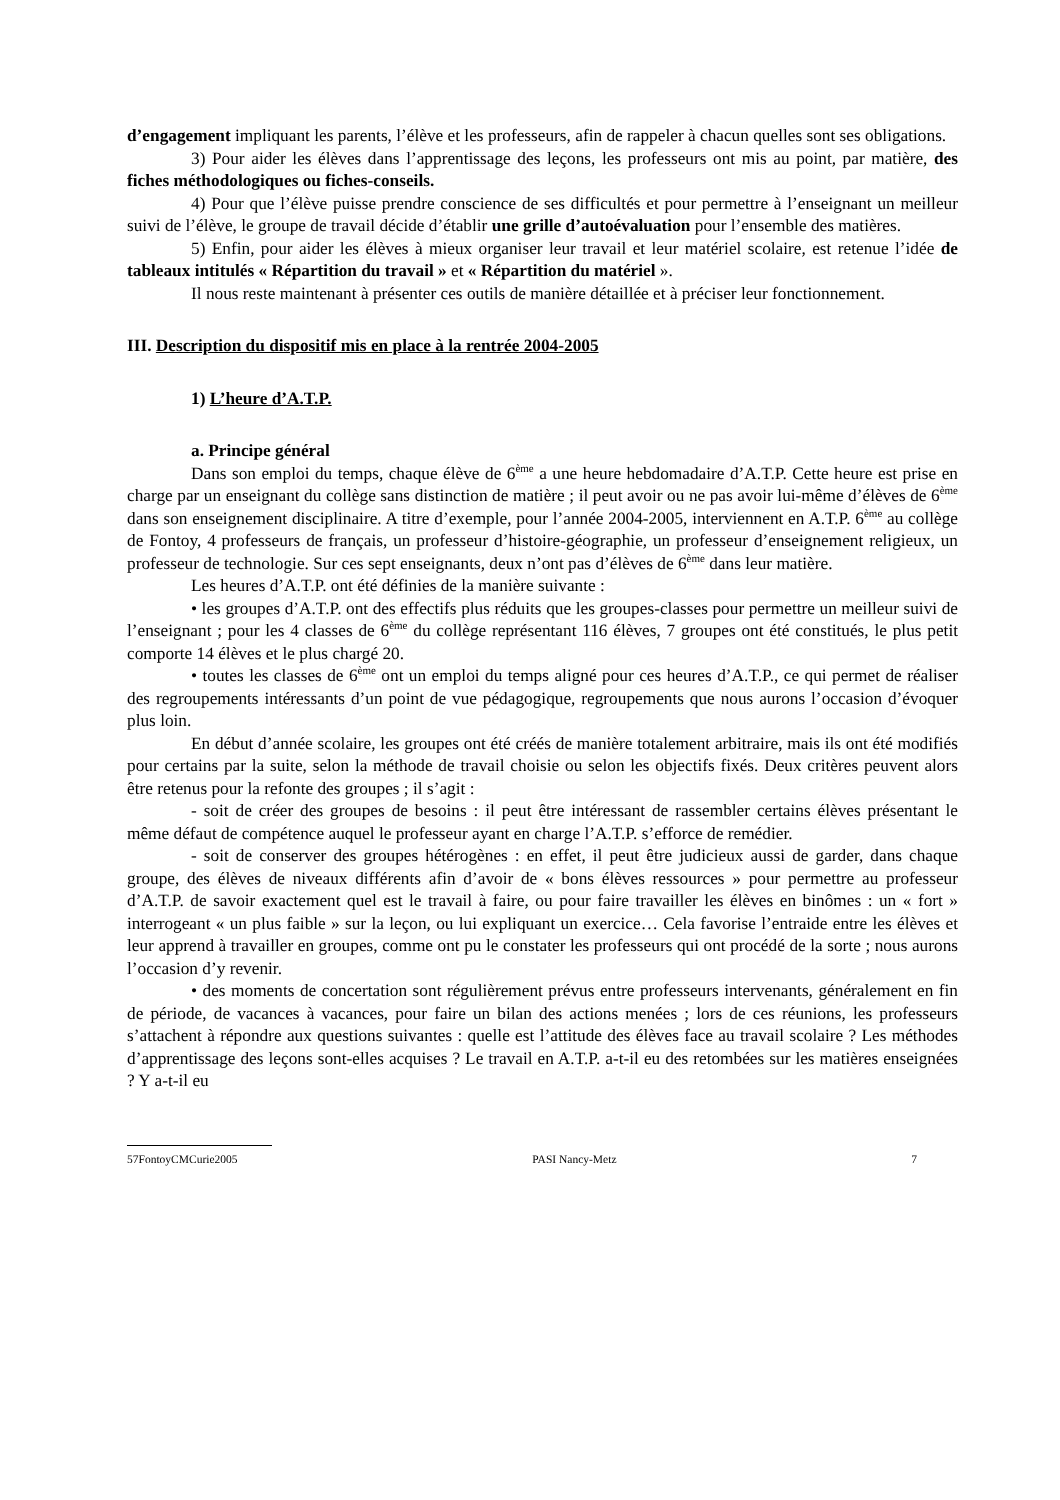d’engagement impliquant les parents, l’élève et les professeurs, afin de rappeler à chacun quelles sont ses obligations.
3) Pour aider les élèves dans l’apprentissage des leçons, les professeurs ont mis au point, par matière, des fiches méthodologiques ou fiches-conseils.
4) Pour que l’élève puisse prendre conscience de ses difficultés et pour permettre à l’enseignant un meilleur suivi de l’élève, le groupe de travail décide d’établir une grille d’autoévaluation pour l’ensemble des matières.
5) Enfin, pour aider les élèves à mieux organiser leur travail et leur matériel scolaire, est retenue l’idée de tableaux intitulés « Répartition du travail » et « Répartition du matériel ».
Il nous reste maintenant à présenter ces outils de manière détaillée et à préciser leur fonctionnement.
III. Description du dispositif mis en place à la rentrée 2004-2005
1) L’heure d’A.T.P.
a. Principe général
Dans son emploi du temps, chaque élève de 6<sup>ème</sup> a une heure hebdomadaire d’A.T.P. Cette heure est prise en charge par un enseignant du collège sans distinction de matière ; il peut avoir ou ne pas avoir lui-même d’élèves de 6<sup>ème</sup> dans son enseignement disciplinaire. A titre d’exemple, pour l’année 2004-2005, interviennent en A.T.P. 6<sup>ème</sup> au collège de Fontoy, 4 professeurs de français, un professeur d’histoire-géographie, un professeur d’enseignement religieux, un professeur de technologie. Sur ces sept enseignants, deux n’ont pas d’élèves de 6<sup>ème</sup> dans leur matière.
Les heures d’A.T.P. ont été définies de la manière suivante :
• les groupes d’A.T.P. ont des effectifs plus réduits que les groupes-classes pour permettre un meilleur suivi de l’enseignant ; pour les 4 classes de 6<sup>ème</sup> du collège représentant 116 élèves, 7 groupes ont été constitués, le plus petit comporte 14 élèves et le plus chargé 20.
• toutes les classes de 6<sup>ème</sup> ont un emploi du temps aligné pour ces heures d’A.T.P., ce qui permet de réaliser des regroupements intéressants d’un point de vue pédagogique, regroupements que nous aurons l’occasion d’évoquer plus loin.
En début d’année scolaire, les groupes ont été créés de manière totalement arbitraire, mais ils ont été modifiés pour certains par la suite, selon la méthode de travail choisie ou selon les objectifs fixés. Deux critères peuvent alors être retenus pour la refonte des groupes ; il s’agit :
- soit de créer des groupes de besoins : il peut être intéressant de rassembler certains élèves présentant le même défaut de compétence auquel le professeur ayant en charge l’A.T.P. s’efforce de remédier.
- soit de conserver des groupes hétérogènes : en effet, il peut être judicieux aussi de garder, dans chaque groupe, des élèves de niveaux différents afin d’avoir de « bons élèves ressources » pour permettre au professeur d’A.T.P. de savoir exactement quel est le travail à faire, ou pour faire travailler les élèves en binômes : un « fort » interrogeant « un plus faible » sur la leçon, ou lui expliquant un exercice… Cela favorise l’entraide entre les élèves et leur apprend à travailler en groupes, comme ont pu le constater les professeurs qui ont procédé de la sorte ; nous aurons l’occasion d’y revenir.
• des moments de concertation sont régulièrement prévus entre professeurs intervenants, généralement en fin de période, de vacances à vacances, pour faire un bilan des actions menées ; lors de ces réunions, les professeurs s’attachent à répondre aux questions suivantes : quelle est l’attitude des élèves face au travail scolaire ? Les méthodes d’apprentissage des leçons sont-elles acquises ? Le travail en A.T.P. a-t-il eu des retombées sur les matières enseignées ? Y a-t-il eu
57FontoyCMCurie2005 PASI Nancy-Metz 7